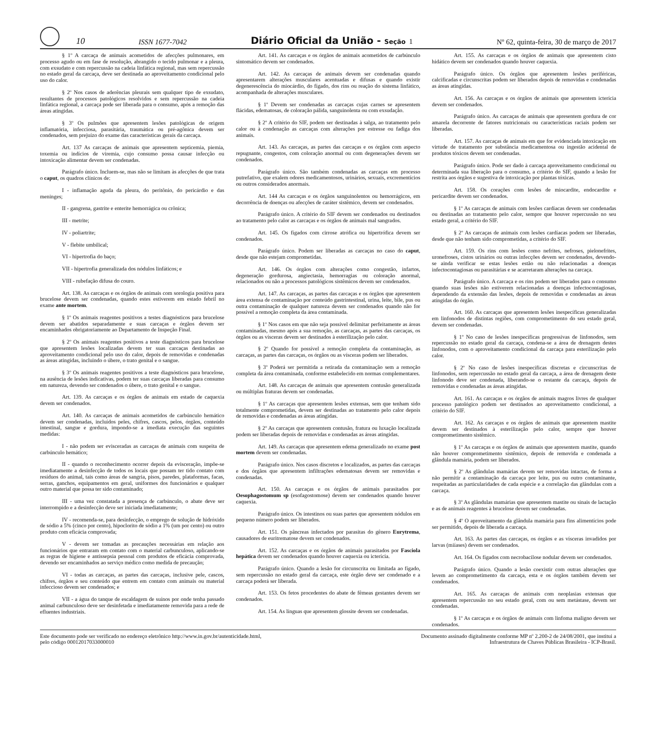10
ISSN 1677-7042
Diário Oficial da União - Seção 1
Nº 62, quinta-feira, 30 de março de 2017
§ 1º A carcaça de animais acometidos de afecções pulmonares, em processo agudo ou em fase de resolução, abrangido o tecido pulmonar e a pleura, com exsudato e com repercussão na cadeia linfática regional, mas sem repercussão no estado geral da carcaça, deve ser destinada ao aproveitamento condicional pelo uso do calor.
§ 2º Nos casos de aderências pleurais sem qualquer tipo de exsudato, resultantes de processos patológicos resolvidos e sem repercussão na cadeia linfática regional, a carcaça pode ser liberada para o consumo, após a remoção das áreas atingidas.
§ 3º Os pulmões que apresentem lesões patológicas de origem inflamatória, infecciosa, parasitária, traumática ou pré-agônica devem ser condenados, sem prejuízo do exame das características gerais da carcaça.
Art. 137 As carcaças de animais que apresentem septicemia, piemia, toxemia ou indícios de viremia, cujo consumo possa causar infecção ou intoxicação alimentar devem ser condenadas.
Parágrafo único. Incluem-se, mas não se limitam às afecções de que trata o caput, os quadros clínicos de:
I - inflamação aguda da pleura, do peritônio, do pericárdio e das meninges;
II - gangrena, gastrite e enterite hemorrágica ou crônica;
III - metrite;
IV - poliartrite;
V - flebite umbilical;
VI - hipertrofia do baço;
VII - hipertrofia generalizada dos nódulos linfáticos; e
VIII - rubefação difusa do couro.
Art. 138. As carcaças e os órgãos de animais com sorologia positiva para brucelose devem ser condenadas, quando estes estiverem em estado febril no exame ante mortem.
§ 1º Os animais reagentes positivos a testes diagnósticos para brucelose devem ser abatidos separadamente e suas carcaças e órgãos devem ser encaminhados obrigatoriamente ao Departamento de Inspeção Final.
§ 2º Os animais reagentes positivos a teste diagnósticos para brucelose que apresentem lesões localizadas devem ter suas carcaças destinadas ao aproveitamento condicional pelo uso do calor, depois de removidas e condenadas as áreas atingidas, incluindo o úbere, o trato genital e o sangue.
§ 3º Os animais reagentes positivos a teste diagnósticos para brucelose, na ausência de lesões indicativas, podem ter suas carcaças liberadas para consumo em natureza, devendo ser condenados o úbere, o trato genital e o sangue.
Art. 139. As carcaças e os órgãos de animais em estado de caquexia devem ser condenados.
Art. 140. As carcaças de animais acometidos de carbúnculo hemático devem ser condenadas, incluídos peles, chifres, cascos, pelos, órgãos, conteúdo intestinal, sangue e gordura, impondo-se a imediata execução das seguintes medidas:
I - não podem ser evisceradas as carcaças de animais com suspeita de carbúnculo hemático;
II - quando o reconhecimento ocorrer depois da evisceração, impõe-se imediatamente a desinfecção de todos os locais que possam ter tido contato com resíduos do animal, tais como áreas de sangria, pisos, paredes, plataformas, facas, serras, ganchos, equipamentos em geral, uniformes dos funcionários e qualquer outro material que possa ter sido contaminado;
III - uma vez constatada a presença de carbúnculo, o abate deve ser interrompido e a desinfecção deve ser iniciada imediatamente;
IV - recomenda-se, para desinfecção, o emprego de solução de hidróxido de sódio a 5% (cinco por cento), hipoclorito de sódio a 1% (um por cento) ou outro produto com eficácia comprovada;
V - devem ser tomadas as precauções necessárias em relação aos funcionários que entraram em contato com o material carbunculoso, aplicando-se as regras de higiene e antissepsia pessoal com produtos de eficácia comprovada, devendo ser encaminhados ao serviço médico como medida de precaução;
VI - todas as carcaças, as partes das carcaças, inclusive pele, cascos, chifres, órgãos e seu conteúdo que entrem em contato com animais ou material infeccioso devem ser condenados; e
VII - a água do tanque de escaldagem de suínos por onde tenha passado animal carbunculoso deve ser desinfetada e imediatamente removida para a rede de efluentes industriais.
Art. 141. As carcaças e os órgãos de animais acometidos de carbúnculo sintomático devem ser condenados.
Art. 142. As carcaças de animais devem ser condenadas quando apresentarem alterações musculares acentuadas e difusas e quando existir degenerescência do miocárdio, do fígado, dos rins ou reação do sistema linfático, acompanhada de alterações musculares.
§ 1º Devem ser condenadas as carcaças cujas carnes se apresentem flácidas, edematosas, de coloração pálida, sanguinolenta ou com exsudação.
§ 2º A critério do SIF, podem ser destinadas à salga, ao tratamento pelo calor ou à condenação as carcaças com alterações por estresse ou fadiga dos animais.
Art. 143. As carcaças, as partes das carcaças e os órgãos com aspecto repugnante, congestos, com coloração anormal ou com degenerações devem ser condenados.
Parágrafo único. São também condenadas as carcaças em processo putrefativo, que exalem odores medicamentosos, urinários, sexuais, excrementícios ou outros considerados anormais.
Art. 144 As carcaças e os órgãos sanguinolentos ou hemorrágicos, em decorrência de doenças ou afecções de caráter sistêmico, devem ser condenados.
Parágrafo único. A critério do SIF devem ser condenados ou destinados ao tratamento pelo calor as carcaças e os órgãos de animais mal sangrados.
Art. 145. Os fígados com cirrose atrófica ou hipertrófica devem ser condenados.
Parágrafo único. Podem ser liberadas as carcaças no caso do caput, desde que não estejam comprometidas.
Art. 146. Os órgãos com alterações como congestão, infartos, degeneração gordurosa, angiectasia, hemorragias ou coloração anormal, relacionados ou não a processos patológicos sistêmicos devem ser condenados.
Art. 147. As carcaças, as partes das carcaças e os órgãos que apresentem área extensa de contaminação por conteúdo gastrintestinal, urina, leite, bile, pus ou outra contaminação de qualquer natureza devem ser condenados quando não for possível a remoção completa da área contaminada.
§ 1º Nos casos em que não seja possível delimitar perfeitamente as áreas contaminadas, mesmo após a sua remoção, as carcaças, as partes das carcaças, os órgãos ou as vísceras devem ser destinados à esterilização pelo calor.
§ 2º Quando for possível a remoção completa da contaminação, as carcaças, as partes das carcaças, os órgãos ou as vísceras podem ser liberados.
§ 3º Poderá ser permitida a retirada da contaminação sem a remoção completa da área contaminada, conforme estabelecido em normas complementares.
Art. 148. As carcaças de animais que apresentem contusão generalizada ou múltiplas fraturas devem ser condenadas.
§ 1º As carcaças que apresentem lesões extensas, sem que tenham sido totalmente comprometidas, devem ser destinadas ao tratamento pelo calor depois de removidas e condenadas as áreas atingidas.
§ 2º As carcaças que apresentem contusão, fratura ou luxação localizada podem ser liberadas depois de removidas e condenadas as áreas atingidas.
Art. 149. As carcaças que apresentem edema generalizado no exame post mortem devem ser condenadas.
Parágrafo único. Nos casos discretos e localizados, as partes das carcaças e dos órgãos que apresentem infiltrações edematosas devem ser removidas e condenadas.
Art. 150. As carcaças e os órgãos de animais parasitados por Oesophagostomum sp (esofagostomose) devem ser condenados quando houver caquexia.
Parágrafo único. Os intestinos ou suas partes que apresentem nódulos em pequeno número podem ser liberados.
Art. 151. Os pâncreas infectados por parasitas do gênero Eurytrema, causadores de euritrematose devem ser condenados.
Art. 152. As carcaças e os órgãos de animais parasitados por Fasciola hepática devem ser condenados quando houver caquexia ou icterícia.
Parágrafo único. Quando a lesão for circunscrita ou limitada ao fígado, sem repercussão no estado geral da carcaça, este órgão deve ser condenado e a carcaça poderá ser liberada.
Art. 153. Os fetos procedentes do abate de fêmeas gestantes devem ser condenados.
Art. 154. As línguas que apresentem glossite devem ser condenadas.
Art. 155. As carcaças e os órgãos de animais que apresentem cisto hidático devem ser condenados quando houver caquexia.
Parágrafo único. Os órgãos que apresentem lesões periféricas, calcificadas e circunscritas podem ser liberados depois de removidas e condenadas as áreas atingidas.
Art. 156. As carcaças e os órgãos de animais que apresentem icterícia devem ser condenados.
Parágrafo único. As carcaças de animais que apresentem gordura de cor amarela decorrente de fatores nutricionais ou características raciais podem ser liberadas.
Art. 157. As carcaças de animais em que for evidenciada intoxicação em virtude de tratamento por substância medicamentosa ou ingestão acidental de produtos tóxicos devem ser condenadas.
Parágrafo único. Pode ser dado à carcaça aproveitamento condicional ou determinada sua liberação para o consumo, a critério do SIF, quando a lesão for restrita aos órgãos e sugestiva de intoxicação por plantas tóxicas.
Art. 158. Os corações com lesões de miocardite, endocardite e pericardite devem ser condenados.
§ 1º As carcaças de animais com lesões cardíacas devem ser condenadas ou destinadas ao tratamento pelo calor, sempre que houver repercussão no seu estado geral, a critério do SIF.
§ 2º As carcaças de animais com lesões cardíacas podem ser liberadas, desde que não tenham sido comprometidas, a critério do SIF.
Art. 159. Os rins com lesões como nefrites, nefroses, pielonefrites, uronefroses, cistos urinários ou outras infecções devem ser condenados, devendo-se ainda verificar se estas lesões estão ou não relacionadas a doenças infectocontagiosas ou parasitárias e se acarretaram alterações na carcaça.
Parágrafo único. A carcaça e os rins podem ser liberados para o consumo quando suas lesões não estiverem relacionadas a doenças infectocontagiosas, dependendo da extensão das lesões, depois de removidas e condenadas as áreas atingidas do órgão.
Art. 160. As carcaças que apresentem lesões inespecíficas generalizadas em linfonodos de distintas regiões, com comprometimento do seu estado geral, devem ser condenadas.
§ 1º No caso de lesões inespecíficas progressivas de linfonodos, sem repercussão no estado geral da carcaça, condena-se a área de drenagem destes linfonodos, com o aproveitamento condicional da carcaça para esterilização pelo calor.
§ 2º No caso de lesões inespecíficas discretas e circunscritas de linfonodos, sem repercussão no estado geral da carcaça, a área de drenagem deste linfonodo deve ser condenada, liberando-se o restante da carcaça, depois de removidas e condenadas as áreas atingidas.
Art. 161. As carcaças e os órgãos de animais magros livres de qualquer processo patológico podem ser destinados ao aproveitamento condicional, a critério do SIF.
Art. 162. As carcaças e os órgãos de animais que apresentem mastite devem ser destinados à esterilização pelo calor, sempre que houver comprometimento sistêmico.
§ 1º As carcaças e os órgãos de animais que apresentem mastite, quando não houver comprometimento sistêmico, depois de removida e condenada a glândula mamária, podem ser liberados.
§ 2º As glândulas mamárias devem ser removidas intactas, de forma a não permitir a contaminação da carcaça por leite, pus ou outro contaminante, respeitadas as particularidades de cada espécie e a correlação das glândulas com a carcaça.
§ 3º As glândulas mamárias que apresentem mastite ou sinais de lactação e as de animais reagentes à brucelose devem ser condenadas.
§ 4º O aproveitamento da glândula mamária para fins alimentícios pode ser permitido, depois de liberada a carcaça.
Art. 163. As partes das carcaças, os órgãos e as vísceras invadidos por larvas (miíases) devem ser condenados.
Art. 164. Os fígados com necrobacilose nodular devem ser condenados.
Parágrafo único. Quando a lesão coexistir com outras alterações que levem ao comprometimento da carcaça, esta e os órgãos também devem ser condenados.
Art. 165. As carcaças de animais com neoplasias extensas que apresentem repercussão no seu estado geral, com ou sem metástase, devem ser condenadas.
§ 1º As carcaças e os órgãos de animais com linfoma maligno devem ser condenados.
Este documento pode ser verificado no endereço eletrônico http://www.in.gov.br/autenticidade.html,
pelo código 00012017033000010
Documento assinado digitalmente conforme MP nº 2.200-2 de 24/08/2001, que institui a
Infraestrutura de Chaves Públicas Brasileira - ICP-Brasil.